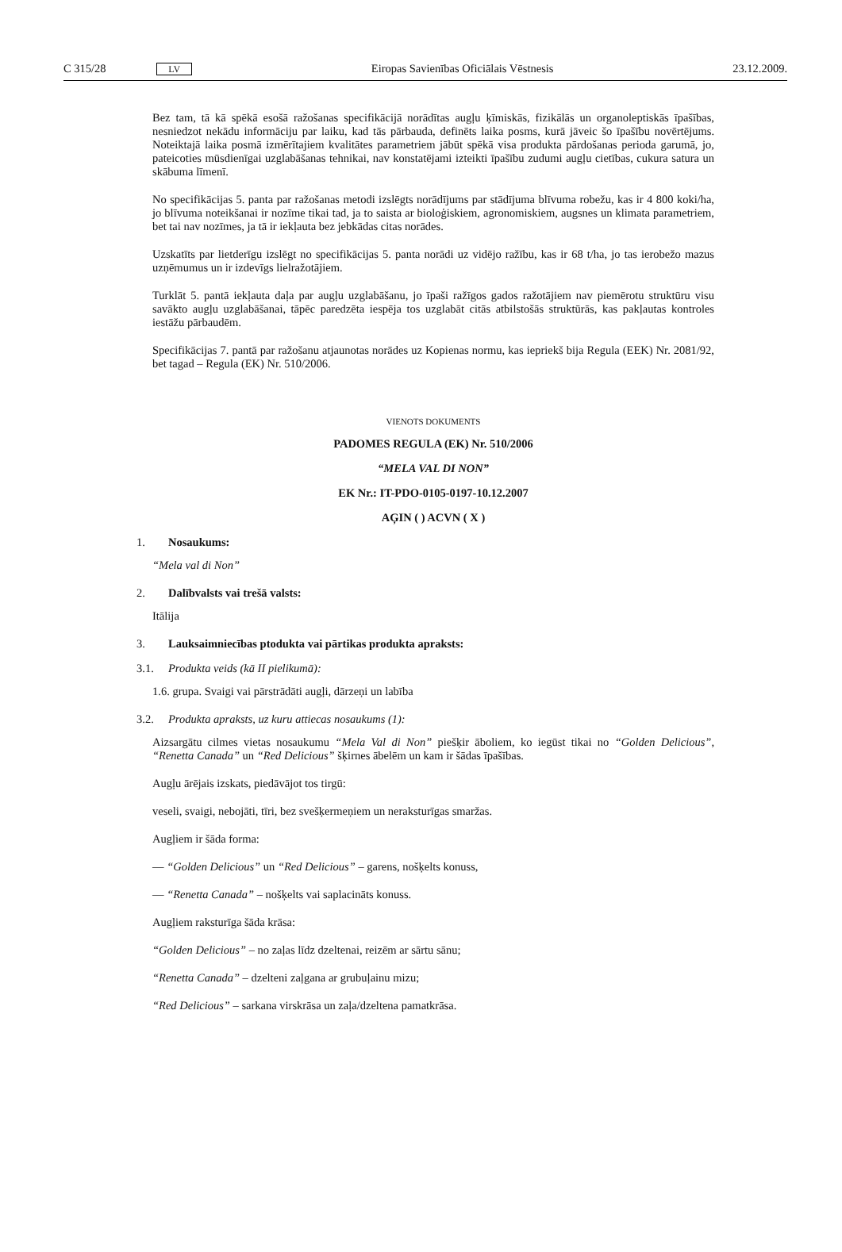C 315/28 LV Eiropas Savienības Oficiālais Vēstnesis 23.12.2009.
Bez tam, tā kā spēkā esošā ražošanas specifikācijā norādītas augļu ķīmiskās, fizikālās un organoleptiskās īpašības, nesniedzot nekādu informāciju par laiku, kad tās pārbauda, definēts laika posms, kurā jāveic šo īpašību novērtējums. Noteiktajā laika posmā izmērītajiem kvalitātes parametriem jābūt spēkā visa produkta pārdošanas perioda garumā, jo, pateicoties mūsdienīgai uzglabāšanas tehnikai, nav konstatējami izteikti īpašību zudumi augļu cietības, cukura satura un skābuma līmenī.
No specifikācijas 5. panta par ražošanas metodi izslēgts norādījums par stādījuma blīvuma robežu, kas ir 4 800 koki/ha, jo blīvuma noteikšanai ir nozīme tikai tad, ja to saista ar bioloģiskiem, agronomiskiem, augsnes un klimata parametriem, bet tai nav nozīmes, ja tā ir iekļauta bez jebkādas citas norādes.
Uzskatīts par lietderīgu izslēgt no specifikācijas 5. panta norādi uz vidējo ražību, kas ir 68 t/ha, jo tas ierobežo mazus uzņēmumus un ir izdevīgs lielražotājiem.
Turklāt 5. pantā iekļauta daļa par augļu uzglabāšanu, jo īpaši ražīgos gados ražotājiem nav piemērotu struktūru visu savākto augļu uzglabāšanai, tāpēc paredzēta iespēja tos uzglabāt citās atbilstošās struktūrās, kas pakļautas kontroles iestāžu pārbaudēm.
Specifikācijas 7. pantā par ražošanu atjaunotas norādes uz Kopienas normu, kas iepriekš bija Regula (EEK) Nr. 2081/92, bet tagad – Regula (EK) Nr. 510/2006.
VIENOTS DOKUMENTS
PADOMES REGULA (EK) Nr. 510/2006
“MELA VAL DI NON”
EK Nr.: IT-PDO-0105-0197-10.12.2007
AĢIN ( ) ACVN ( X )
1. Nosaukums:
“Mela val di Non”
2. Dalībvalsts vai trešā valsts:
Itālija
3. Lauksaimniecības ptodukta vai pārtikas produkta apraksts:
3.1. Produkta veids (kā II pielikumā):
1.6. grupa. Svaigi vai pārstrādāti augļi, dārzeņi un labība
3.2. Produkta apraksts, uz kuru attiecas nosaukums (1):
Aizsargātu cilmes vietas nosaukumu “Mela Val di Non” piešķir āboliem, ko iegūst tikai no “Golden Delicious”, “Renetta Canada” un “Red Delicious” šķirnes ābelēm un kam ir šādas īpašības.
Augļu ārējais izskats, piedāvājot tos tirgū:
veseli, svaigi, nebojāti, tīri, bez svešķermeņiem un neraksturīgas smaržas.
Augļiem ir šāda forma:
— “Golden Delicious” un “Red Delicious” – garens, nošķelts konuss,
— “Renetta Canada” – nošķelts vai saplacināts konuss.
Augļiem raksturīga šāda krāsa:
“Golden Delicious” – no zaļas līdz dzeltenai, reizēm ar sārtu sānu;
“Renetta Canada” – dzelteni zaļgana ar grubuļainu mizu;
“Red Delicious” – sarkana virskrāsa un zaļa/dzeltena pamatkrāsa.